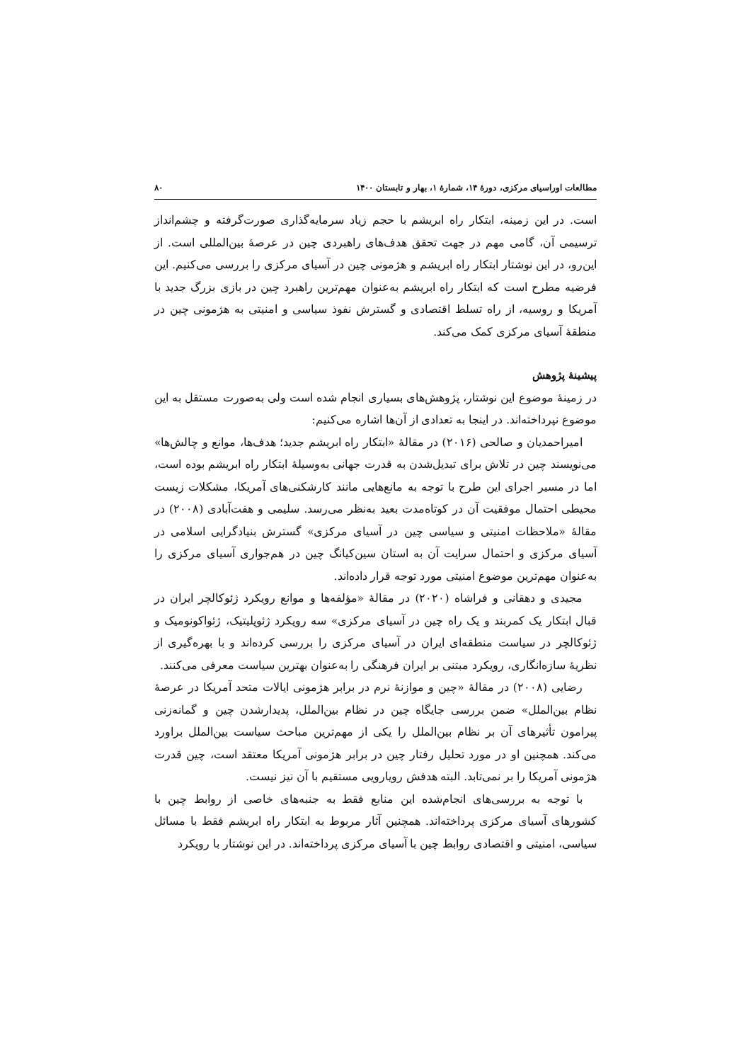مطالعات اوراسیای مرکزی، دورهٔ ۱۴، شمارهٔ ۱، بهار و تابستان ۱۴۰۰ ۸۰
است. در این زمینه، ابتکار راه ابریشم با حجم زیاد سرمایه‌گذاری صورت‌گرفته و چشم‌انداز ترسیمی آن، گامی مهم در جهت تحقق هدف‌های راهبردی چین در عرصهٔ بین‌المللی است. از این‌رو، در این نوشتار ابتکار راه ابریشم و هژمونی چین در آسیای مرکزی را بررسی می‌کنیم. این فرضیه مطرح است که ابتکار راه ابریشم به‌عنوان مهم‌ترین راهبرد چین در بازی بزرگ جدید با آمریکا و روسیه، از راه تسلط اقتصادی و گسترش نفوذ سیاسی و امنیتی به هژمونی چین در منطقهٔ آسیای مرکزی کمک می‌کند.
پیشینهٔ پژوهش
در زمینهٔ موضوع این نوشتار، پژوهش‌های بسیاری انجام شده است ولی به‌صورت مستقل به این موضوع نپرداخته‌اند. در اینجا به تعدادی از آن‌ها اشاره می‌کنیم:
امیراحمدیان و صالحی (۲۰۱۶) در مقالهٔ «ابتکار راه ابریشم جدید؛ هدف‌ها، موانع و چالش‌ها» می‌نویسند چین در تلاش برای تبدیل‌شدن به قدرت جهانی به‌وسیلهٔ ابتکار راه ابریشم بوده است، اما در مسیر اجرای این طرح با توجه به مانع‌هایی مانند کارشکنی‌های آمریکا، مشکلات زیست محیطی احتمال موفقیت آن در کوتاه‌مدت بعید به‌نظر می‌رسد. سلیمی و هفت‌آبادی (۲۰۰۸) در مقالهٔ «ملاحظات امنیتی و سیاسی چین در آسیای مرکزی» گسترش بنیادگرایی اسلامی در آسیای مرکزی و احتمال سرایت آن به استان سین‌کیانگ چین در هم‌جواری آسیای مرکزی را به‌عنوان مهم‌ترین موضوع امنیتی مورد توجه قرار داده‌اند.
مجیدی و دهقانی و فراشاه (۲۰۲۰) در مقالهٔ «مؤلفه‌ها و موانع رویکرد ژئوکالچر ایران در قبال ابتکار یک کمربند و یک راه چین در آسیای مرکزی» سه رویکرد ژئوپلیتیک، ژئواکونومیک و ژئوکالچر در سیاست منطقه‌ای ایران در آسیای مرکزی را بررسی کرده‌اند و با بهره‌گیری از نظریهٔ سازه‌انگاری، رویکرد مبتنی بر ایران فرهنگی را به‌عنوان بهترین سیاست معرفی می‌کنند.
رضایی (۲۰۰۸) در مقالهٔ «چین و موازنهٔ نرم در برابر هژمونی ایالات متحد آمریکا در عرصهٔ نظام بین‌الملل» ضمن بررسی جایگاه چین در نظام بین‌الملل، پدیدارشدن چین و گمانه‌زنی پیرامون تأثیرهای آن بر نظام بین‌الملل را یکی از مهم‌ترین مباحث سیاست بین‌الملل براورد می‌کند. همچنین او در مورد تحلیل رفتار چین در برابر هژمونی آمریکا معتقد است، چین قدرت هژمونی آمریکا را بر نمی‌تابد. البته هدفش رویارویی مستقیم با آن نیز نیست.
با توجه به بررسی‌های انجام‌شده این منابع فقط به جنبه‌های خاصی از روابط چین با کشورهای آسیای مرکزی پرداخته‌اند. همچنین آثار مربوط به ابتکار راه ابریشم فقط با مسائل سیاسی، امنیتی و اقتصادی روابط چین با آسیای مرکزی پرداخته‌اند. در این نوشتار با رویکرد